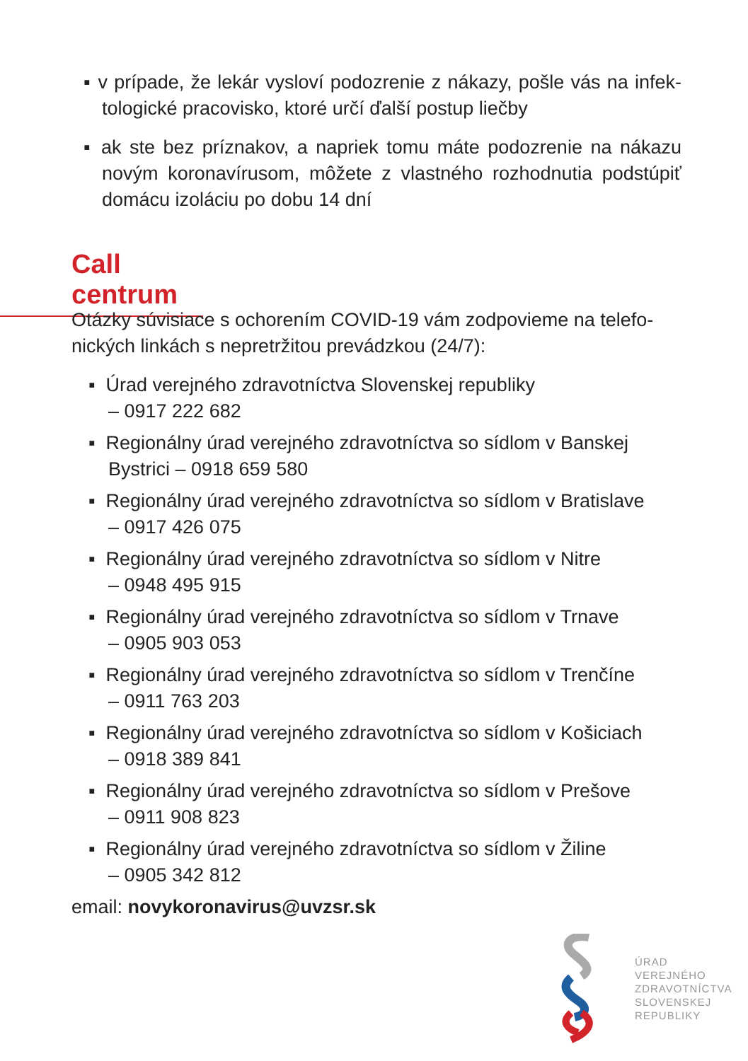▪ v prípade, že lekár vysloví podozrenie z nákazy, pošle vás na infek­tologické pracovisko, ktoré určí ďalší postup liečby
▪ ak ste bez príznakov, a napriek tomu máte podozrenie na náka­zu novým koronavírusom, môžete z vlastného rozhodnutia pod­stúpiť domácu izoláciu po dobu 14 dní
Call centrum
Otázky súvisiace s ochorením COVID-19 vám zodpovieme na telefo­nických linkách s nepretržitou prevádzkou (24/7):
▪ Úrad verejného zdravotníctva Slovenskej republiky
– 0917 222 682
▪ Regionálny úrad verejného zdravotníctva so sídlom v Banskej Bystrici – 0918 659 580
▪ Regionálny úrad verejného zdravotníctva so sídlom v Bratislave
– 0917 426 075
▪ Regionálny úrad verejného zdravotníctva so sídlom v Nitre
– 0948 495 915
▪ Regionálny úrad verejného zdravotníctva so sídlom v Trnave
– 0905 903 053
▪ Regionálny úrad verejného zdravotníctva so sídlom v Trenčíne
– 0911 763 203
▪ Regionálny úrad verejného zdravotníctva so sídlom v Košiciach
– 0918 389 841
▪ Regionálny úrad verejného zdravotníctva so sídlom v Prešove
– 0911 908 823
▪ Regionálny úrad verejného zdravotníctva so sídlom v Žiline
– 0905 342 812
email: novykoronavirus@uvzsr.sk
ÚRAD
VEREJNÉHO
ZDRAVOTNÍCTVA
SLOVENSKEJ
REPUBLIKY